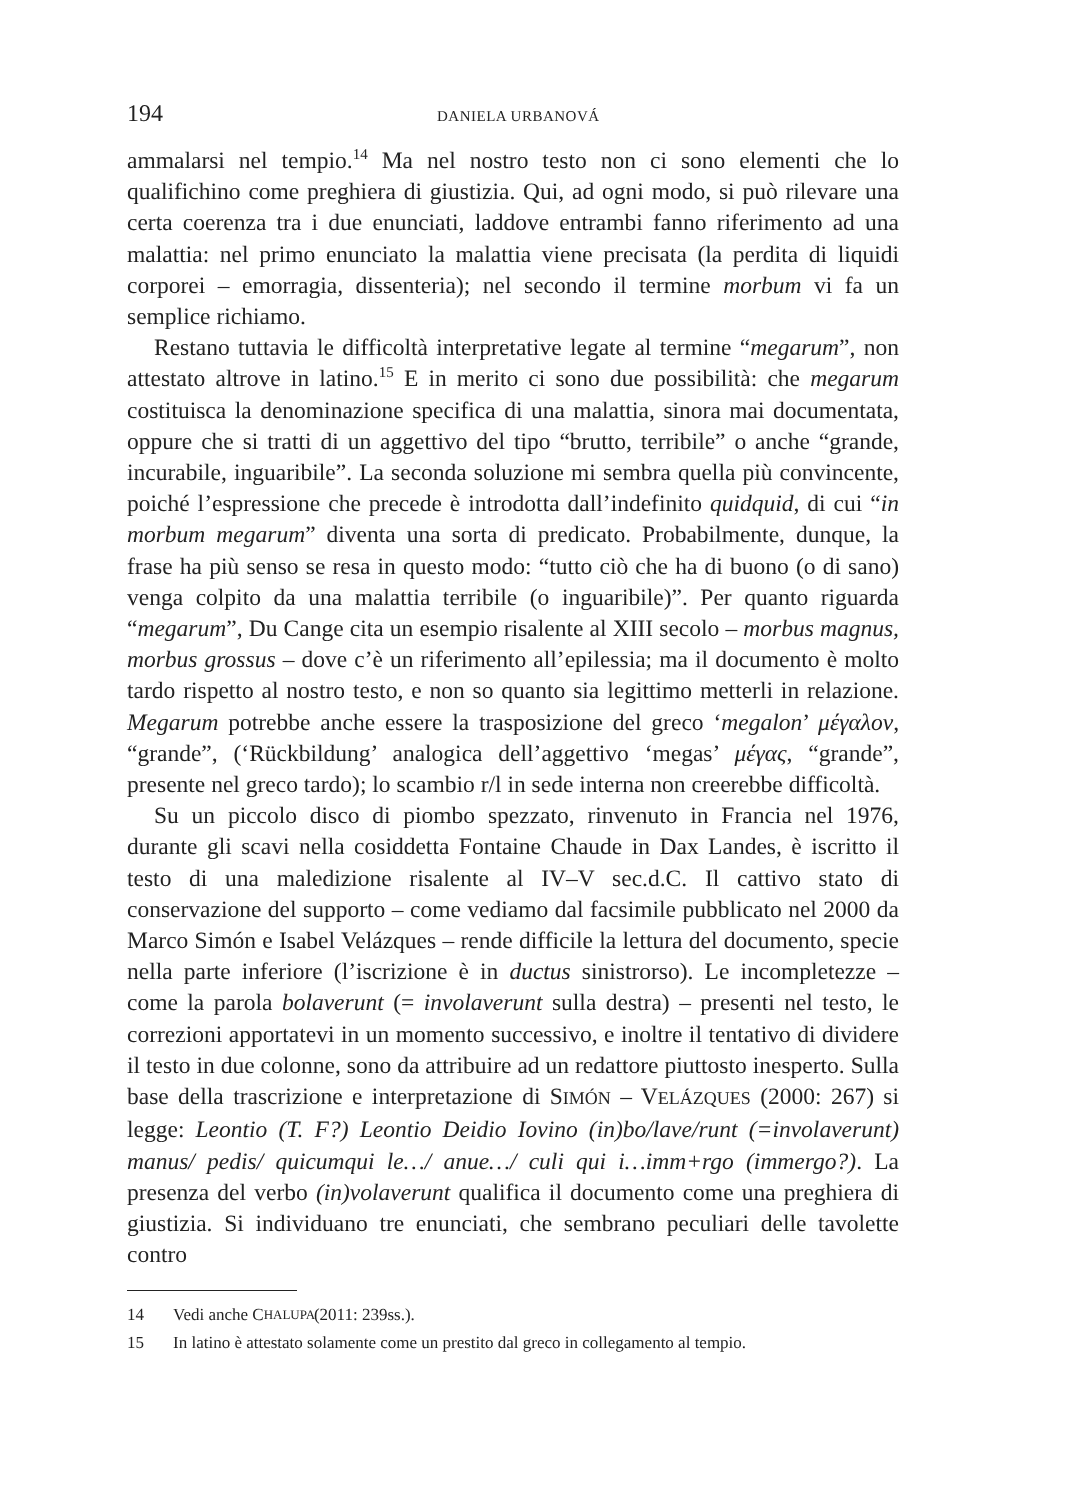194 DANIELA URBANOVÁ
ammalarsi nel tempio.<sup>14</sup> Ma nel nostro testo non ci sono elementi che lo qualifichino come preghiera di giustizia. Qui, ad ogni modo, si può rilevare una certa coerenza tra i due enunciati, laddove entrambi fanno riferimento ad una malattia: nel primo enunciato la malattia viene precisata (la perdita di liquidi corporei – emorragia, dissenteria); nel secondo il termine morbum vi fa un semplice richiamo.
Restano tuttavia le difficoltà interpretative legate al termine “megarum”, non attestato altrove in latino.<sup>15</sup> E in merito ci sono due possibilità: che megarum costituisca la denominazione specifica di una malattia, sinora mai documentata, oppure che si tratti di un aggettivo del tipo “brutto, terribile” o anche “grande, incurabile, inguaribile”. La seconda soluzione mi sembra quella più convincente, poiché l’espressione che precede è introdotta dall’indefinito quidquid, di cui “in morbum megarum” diventa una sorta di predicato. Probabilmente, dunque, la frase ha più senso se resa in questo modo: “tutto ciò che ha di buono (o di sano) venga colpito da una malattia terribile (o inguaribile)”. Per quanto riguarda “megarum”, Du Cange cita un esempio risalente al XIII secolo – morbus magnus, morbus grossus – dove c’è un riferimento all’epilessia; ma il documento è molto tardo rispetto al nostro testo, e non so quanto sia legittimo metterli in relazione. Megarum potrebbe anche essere la trasposizione del greco ‘megalon’ μέγαλον, “grande”, (‘Rückbildung’ analogica dell’aggettivo ‘megas’ μέγας, “grande”, presente nel greco tardo); lo scambio r/l in sede interna non creerebbe difficoltà.
Su un piccolo disco di piombo spezzato, rinvenuto in Francia nel 1976, durante gli scavi nella cosiddetta Fontaine Chaude in Dax Landes, è iscritto il testo di una maledizione risalente al IV–V sec.d.C. Il cattivo stato di conservazione del supporto – come vediamo dal facsimile pubblicato nel 2000 da Marco Simón e Isabel Velázques – rende difficile la lettura del documento, specie nella parte inferiore (l’iscrizione è in ductus sinistrorso). Le incompletezze – come la parola bolaverunt (= involaverunt sulla destra) – presenti nel testo, le correzioni apportatevi in un momento successivo, e inoltre il tentativo di dividere il testo in due colonne, sono da attribuire ad un redattore piuttosto inesperto. Sulla base della trascrizione e interpretazione di SIMÓN – VELÁZQUES (2000: 267) si legge: Leontio (T. F?) Leontio Deidio Iovino (in)bo/lave/runt (=involaverunt) manus/ pedis/ quicumqui le…/ anue…/ culi qui i…imm+rgo (immergo?). La presenza del verbo (in)volaverunt qualifica il documento come una preghiera di giustizia. Si individuano tre enunciati, che sembrano peculiari delle tavolette contro
14 Vedi anche C HALUPA (2011: 239ss.).
15 In latino è attestato solamente come un prestito dal greco in collegamento al tempio.